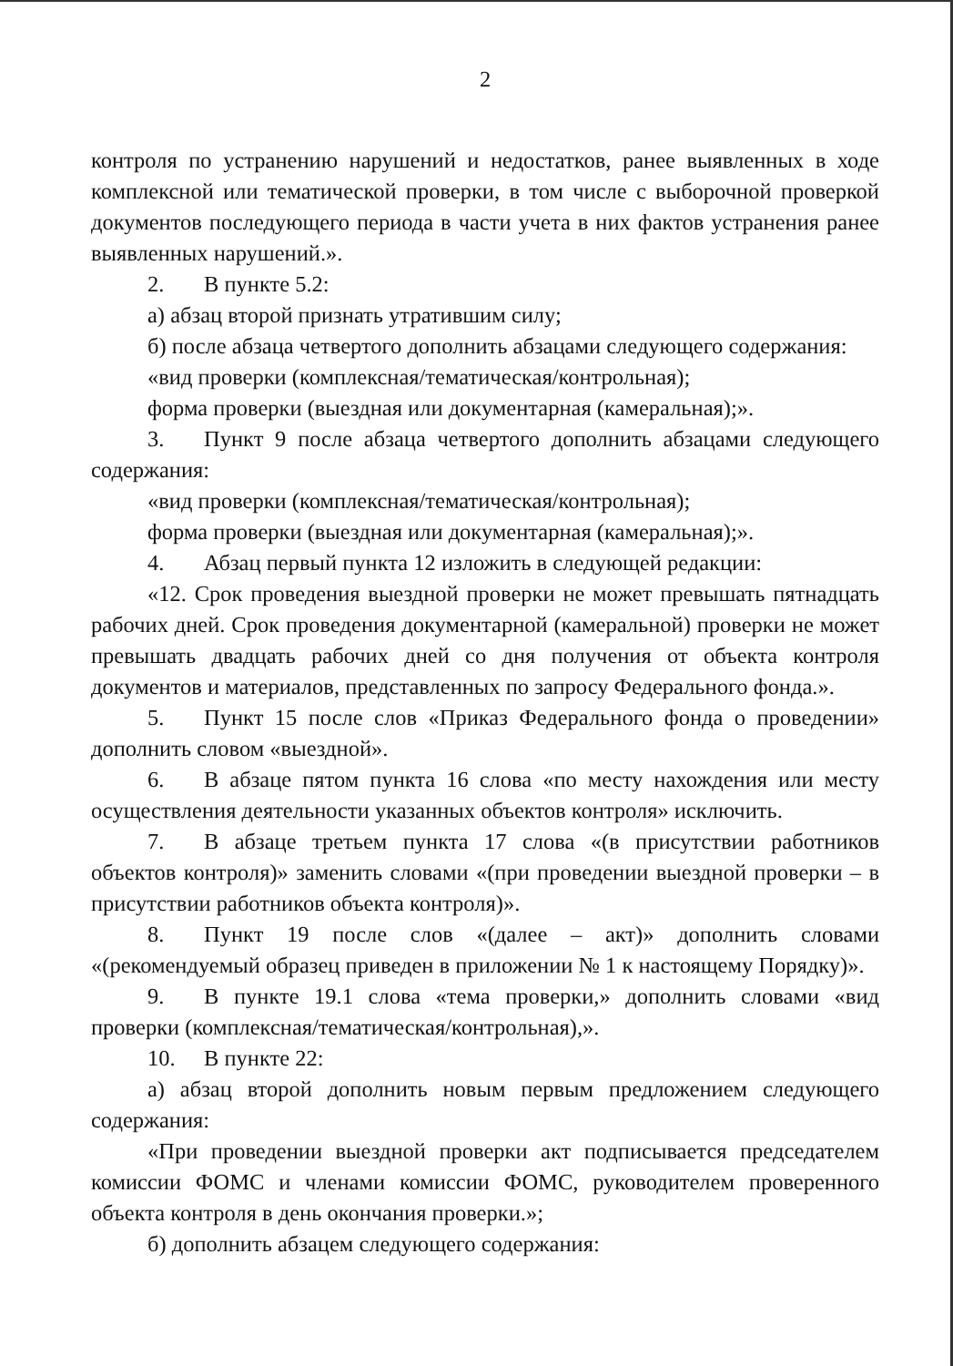2
контроля по устранению нарушений и недостатков, ранее выявленных в ходе комплексной или тематической проверки, в том числе с выборочной проверкой документов последующего периода в части учета в них фактов устранения ранее выявленных нарушений.».
2. В пункте 5.2:
а) абзац второй признать утратившим силу;
б) после абзаца четвертого дополнить абзацами следующего содержания:
«вид проверки (комплексная/тематическая/контрольная);
форма проверки (выездная или документарная (камеральная);».
3. Пункт 9 после абзаца четвертого дополнить абзацами следующего содержания:
«вид проверки (комплексная/тематическая/контрольная);
форма проверки (выездная или документарная (камеральная);».
4. Абзац первый пункта 12 изложить в следующей редакции:
«12. Срок проведения выездной проверки не может превышать пятнадцать рабочих дней. Срок проведения документарной (камеральной) проверки не может превышать двадцать рабочих дней со дня получения от объекта контроля документов и материалов, представленных по запросу Федерального фонда.».
5. Пункт 15 после слов «Приказ Федерального фонда о проведении» дополнить словом «выездной».
6. В абзаце пятом пункта 16 слова «по месту нахождения или месту осуществления деятельности указанных объектов контроля» исключить.
7. В абзаце третьем пункта 17 слова «(в присутствии работников объектов контроля)» заменить словами «(при проведении выездной проверки – в присутствии работников объекта контроля)».
8. Пункт 19 после слов «(далее – акт)» дополнить словами «(рекомендуемый образец приведен в приложении № 1 к настоящему Порядку)».
9. В пункте 19.1 слова «тема проверки,» дополнить словами «вид проверки (комплексная/тематическая/контрольная),».
10. В пункте 22:
а) абзац второй дополнить новым первым предложением следующего содержания:
«При проведении выездной проверки акт подписывается председателем комиссии ФОМС и членами комиссии ФОМС, руководителем проверенного объекта контроля в день окончания проверки.»;
б) дополнить абзацем следующего содержания: